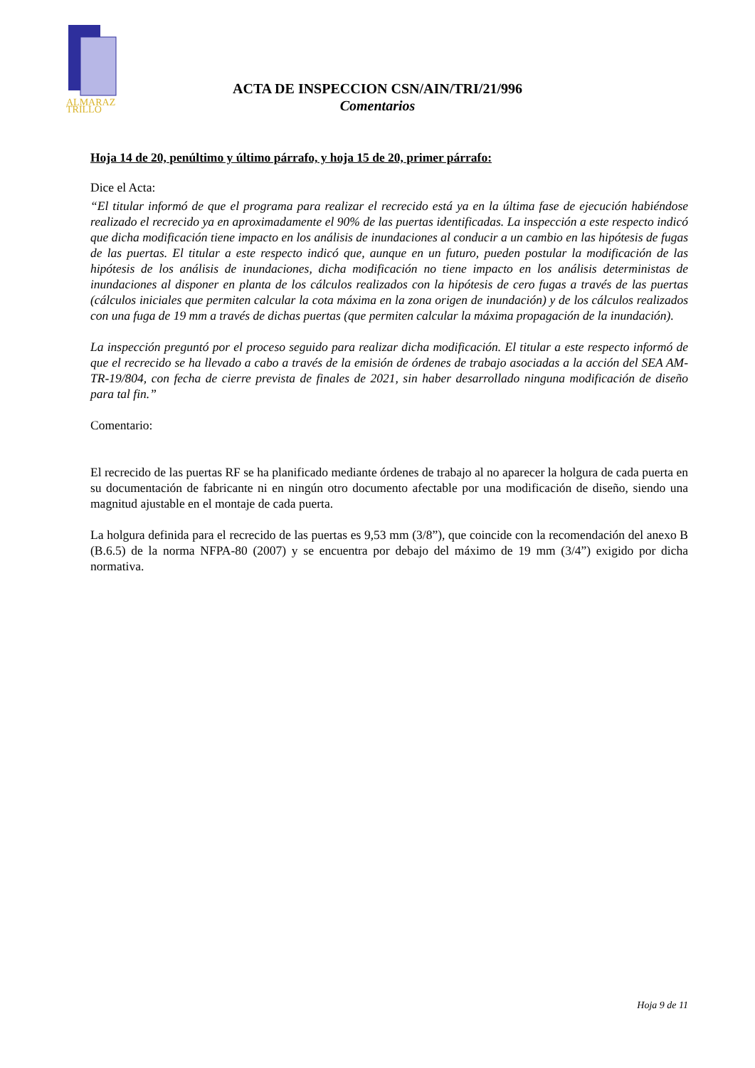ALMARAZ
TRILLO
ACTA DE INSPECCION CSN/AIN/TRI/21/996
Comentarios
Hoja 14 de 20, penúltimo y último párrafo, y hoja 15 de 20, primer párrafo:
Dice el Acta:
“El titular informó de que el programa para realizar el recrecido está ya en la última fase de ejecución habiéndose realizado el recrecido ya en aproximadamente el 90% de las puertas identificadas. La inspección a este respecto indicó que dicha modificación tiene impacto en los análisis de inundaciones al conducir a un cambio en las hipótesis de fugas de las puertas. El titular a este respecto indicó que, aunque en un futuro, pueden postular la modificación de las hipótesis de los análisis de inundaciones, dicha modificación no tiene impacto en los análisis deterministas de inundaciones al disponer en planta de los cálculos realizados con la hipótesis de cero fugas a través de las puertas (cálculos iniciales que permiten calcular la cota máxima en la zona origen de inundación) y de los cálculos realizados con una fuga de 19 mm a través de dichas puertas (que permiten calcular la máxima propagación de la inundación).
La inspección preguntó por el proceso seguido para realizar dicha modificación. El titular a este respecto informó de que el recrecido se ha llevado a cabo a través de la emisión de órdenes de trabajo asociadas a la acción del SEA AM-TR-19/804, con fecha de cierre prevista de finales de 2021, sin haber desarrollado ninguna modificación de diseño para tal fin.”
Comentario:
El recrecido de las puertas RF se ha planificado mediante órdenes de trabajo al no aparecer la holgura de cada puerta en su documentación de fabricante ni en ningún otro documento afectable por una modificación de diseño, siendo una magnitud ajustable en el montaje de cada puerta.
La holgura definida para el recrecido de las puertas es 9,53 mm (3/8”), que coincide con la recomendación del anexo B (B.6.5) de la norma NFPA-80 (2007) y se encuentra por debajo del máximo de 19 mm (3/4”) exigido por dicha normativa.
Hoja 9 de 11